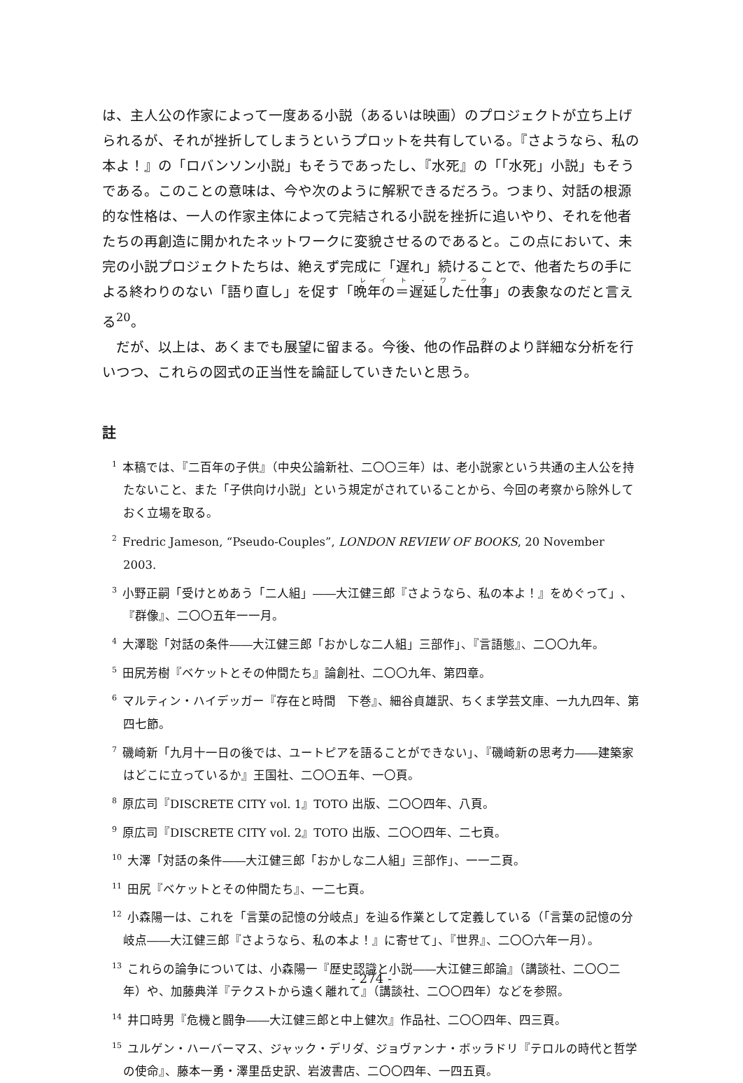は、主人公の作家によって一度ある小説（あるいは映画）のプロジェクトが立ち上げられるが、それが挫折してしまうというプロットを共有している。『さようなら、私の本よ！』の「ロバンソン小説」もそうであったし、『水死』の「「水死」小説」もそうである。このことの意味は、今や次のように解釈できるだろう。つまり、対話の根源的な性格は、一人の作家主体によって完結される小説を挫折に追いやり、それを他者たちの再創造に開かれたネットワークに変貌させるのであると。この点において、未完の小説プロジェクトたちは、絶えず完成に「遅れ」続けることで、他者たちの手による終わりのない「語り直し」を促す「晩年の＝遅延した仕事」の表象なのだと言える<sup>20</sup>。
　だが、以上は、あくまでも展望に留まる。今後、他の作品群のより詳細な分析を行いつつ、これらの図式の正当性を論証していきたいと思う。
註
<sup>1</sup> 本稿では、『二百年の子供』（中央公論新社、二〇〇三年）は、老小説家という共通の主人公を持たないこと、また「子供向け小説」という規定がされていることから、今回の考察から除外しておく立場を取る。
<sup>2</sup> Fredric Jameson, “Pseudo-Couples”, LONDON REVIEW OF BOOKS, 20 November 2003.
<sup>3</sup> 小野正嗣「受けとめあう「二人組」――大江健三郎『さようなら、私の本よ！』をめぐって」、『群像』、二〇〇五年一一月。
<sup>4</sup> 大澤聡「対話の条件――大江健三郎「おかしな二人組」三部作」、『言語態』、二〇〇九年。
<sup>5</sup> 田尻芳樹『ベケットとその仲間たち』論創社、二〇〇九年、第四章。
<sup>6</sup> マルティン・ハイデッガー『存在と時間　下巻』、細谷貞雄訳、ちくま学芸文庫、一九九四年、第四七節。
<sup>7</sup> 磯崎新「九月十一日の後では、ユートピアを語ることができない」、『磯崎新の思考力――建築家はどこに立っているか』王国社、二〇〇五年、一〇頁。
<sup>8</sup> 原広司『DISCRETE CITY vol. 1』TOTO 出版、二〇〇四年、八頁。
<sup>9</sup> 原広司『DISCRETE CITY vol. 2』TOTO 出版、二〇〇四年、二七頁。
<sup>10</sup> 大澤「対話の条件――大江健三郎「おかしな二人組」三部作」、一一二頁。
<sup>11</sup> 田尻『ベケットとその仲間たち』、一二七頁。
<sup>12</sup> 小森陽一は、これを「言葉の記憶の分岐点」を辿る作業として定義している（「言葉の記憶の分岐点――大江健三郎『さようなら、私の本よ！』に寄せて」、『世界』、二〇〇六年一月）。
<sup>13</sup> これらの論争については、小森陽一『歴史認識と小説――大江健三郎論』（講談社、二〇〇二年）や、加藤典洋『テクストから遠く離れて』（講談社、二〇〇四年）などを参照。
<sup>14</sup> 井口時男『危機と闘争――大江健三郎と中上健次』作品社、二〇〇四年、四三頁。
<sup>15</sup> ユルゲン・ハーバーマス、ジャック・デリダ、ジョヴァンナ・ボッラドリ『テロルの時代と哲学の使命』、藤本一勇・澤里岳史訳、岩波書店、二〇〇四年、一四五頁。
- 274 -